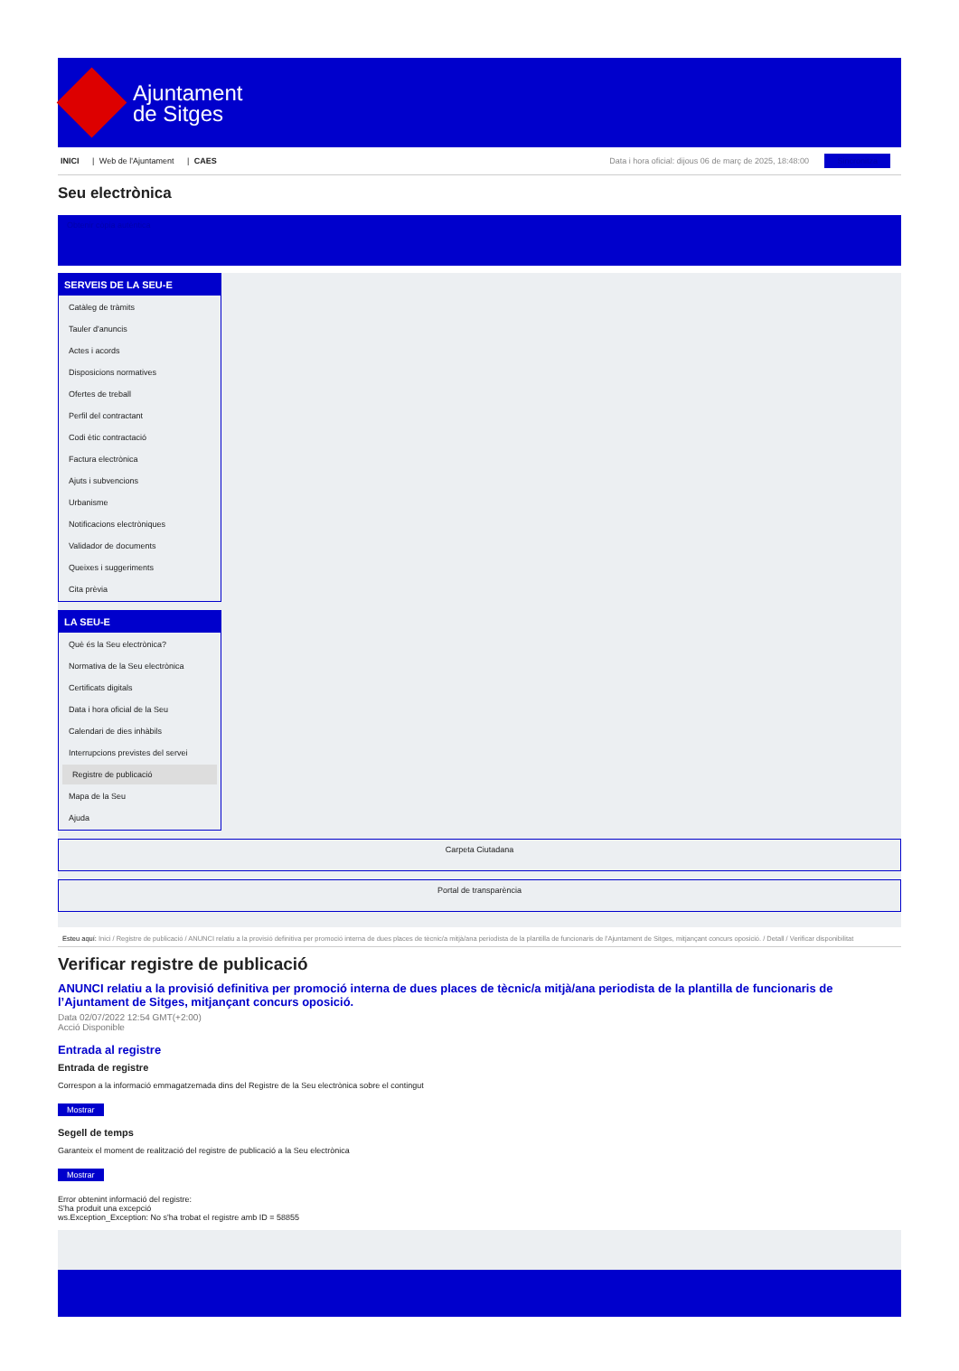Ajuntament
de Sitges
INICI | Web de l'Ajuntament | CAES
Data i hora oficial: dijous 06 de març de 2025, 18:48:00 Sincronitza
Seu electrònica
Obtenir còpia autèntica
SERVEIS DE LA SEU-E
Catàleg de tràmits
Tauler d'anuncis
Actes i acords
Disposicions normatives
Ofertes de treball
Perfil del contractant
Codi ètic contractació
Factura electrònica
Ajuts i subvencions
Urbanisme
Notificacions electròniques
Validador de documents
Queixes i suggeriments
Cita prèvia
LA SEU-E
Què és la Seu electrònica?
Normativa de la Seu electrònica
Certificats digitals
Data i hora oficial de la Seu
Calendari de dies inhàbils
Interrupcions previstes del servei
Registre de publicació
Mapa de la Seu
Ajuda
Carpeta Ciutadana
Portal de transparència
Esteu aquí: Inici / Registre de publicació / ANUNCI relatiu a la provisió definitiva per promoció interna de dues places de tècnic/a mitjà/ana periodista de la plantilla de funcionaris de l'Ajuntament de Sitges, mitjançant concurs oposició. / Detall / Verificar disponibilitat
Verificar registre de publicació
ANUNCI relatiu a la provisió definitiva per promoció interna de dues places de tècnic/a mitjà/ana periodista de la plantilla de funcionaris de l’Ajuntament de Sitges, mitjançant concurs oposició.
Data 02/07/2022 12:54 GMT(+2:00)
Acció Disponible
Entrada al registre
Entrada de registre
Correspon a la informació emmagatzemada dins del Registre de la Seu electrònica sobre el contingut
Mostrar
Segell de temps
Garanteix el moment de realització del registre de publicació a la Seu electrònica
Mostrar
Error obtenint informació del registre:
S'ha produit una excepció
ws.Exception_Exception: No s'ha trobat el registre amb ID = 58855